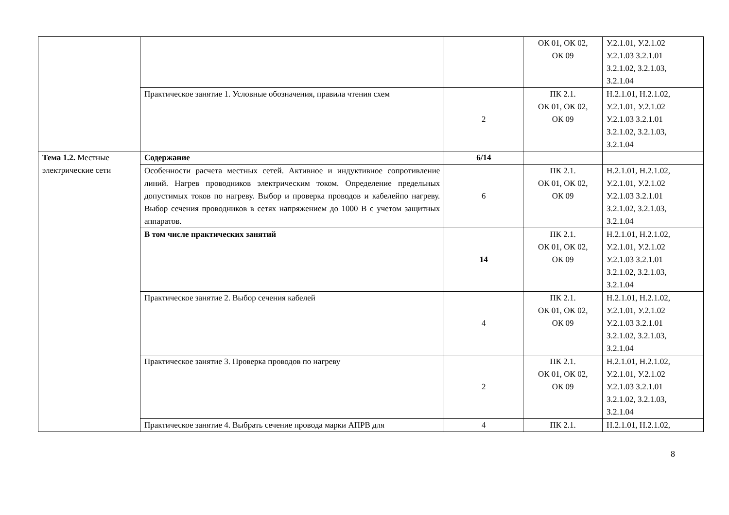| | | | ОК 01, ОК 02, ОК 09 | У.2.1.01, У.2.1.02 У.2.1.03 З.2.1.01 З.2.1.02, З.2.1.03, З.2.1.04 |
| | Практическое занятие 1. Условные обозначения, правила чтения схем | 2 | ПК 2.1. ОК 01, ОК 02, ОК 09 | Н.2.1.01, Н.2.1.02, У.2.1.01, У.2.1.02 У.2.1.03 З.2.1.01 З.2.1.02, З.2.1.03, З.2.1.04 |
| Тема 1.2. Местные электрические сети | Содержание | 6/14 | | |
| | Особенности расчета местных сетей. Активное и индуктивное сопротивление линий. Нагрев проводников электрическим током. Определение предельных допустимых токов по нагреву. Выбор и проверка проводов и кабелейпо нагреву. Выбор сечения проводников в сетях напряжением до 1000 В с учетом защитных аппаратов. | 6 | ПК 2.1. ОК 01, ОК 02, ОК 09 | Н.2.1.01, Н.2.1.02, У.2.1.01, У.2.1.02 У.2.1.03 З.2.1.01 З.2.1.02, З.2.1.03, З.2.1.04 |
| | В том числе практических занятий | 14 | ПК 2.1. ОК 01, ОК 02, ОК 09 | Н.2.1.01, Н.2.1.02, У.2.1.01, У.2.1.02 У.2.1.03 З.2.1.01 З.2.1.02, З.2.1.03, З.2.1.04 |
| | Практическое занятие 2. Выбор сечения кабелей | 4 | ПК 2.1. ОК 01, ОК 02, ОК 09 | Н.2.1.01, Н.2.1.02, У.2.1.01, У.2.1.02 У.2.1.03 З.2.1.01 З.2.1.02, З.2.1.03, З.2.1.04 |
| | Практическое занятие 3. Проверка проводов по нагреву | 2 | ПК 2.1. ОК 01, ОК 02, ОК 09 | Н.2.1.01, Н.2.1.02, У.2.1.01, У.2.1.02 У.2.1.03 З.2.1.01 З.2.1.02, З.2.1.03, З.2.1.04 |
| | Практическое занятие 4. Выбрать сечение провода марки АПРВ для | 4 | ПК 2.1. | Н.2.1.01, Н.2.1.02, |
8